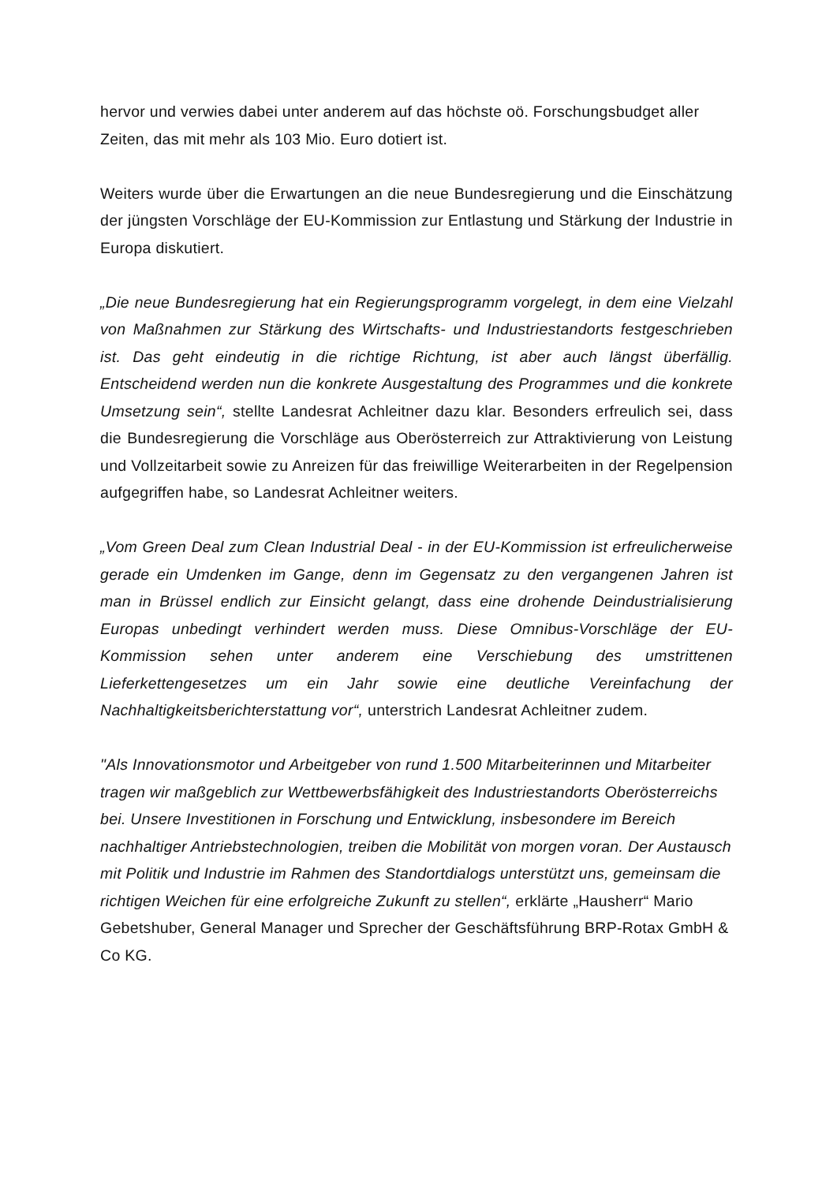hervor und verwies dabei unter anderem auf das höchste oö. Forschungsbudget aller Zeiten, das mit mehr als 103 Mio. Euro dotiert ist.
Weiters wurde über die Erwartungen an die neue Bundesregierung und die Einschätzung der jüngsten Vorschläge der EU-Kommission zur Entlastung und Stärkung der Industrie in Europa diskutiert.
„Die neue Bundesregierung hat ein Regierungsprogramm vorgelegt, in dem eine Vielzahl von Maßnahmen zur Stärkung des Wirtschafts- und Industriestandorts festgeschrieben ist. Das geht eindeutig in die richtige Richtung, ist aber auch längst überfällig. Entscheidend werden nun die konkrete Ausgestaltung des Programmes und die konkrete Umsetzung sein“, stellte Landesrat Achleitner dazu klar. Besonders erfreulich sei, dass die Bundesregierung die Vorschläge aus Oberösterreich zur Attraktivierung von Leistung und Vollzeitarbeit sowie zu Anreizen für das freiwillige Weiterarbeiten in der Regelpension aufgegriffen habe, so Landesrat Achleitner weiters.
„Vom Green Deal zum Clean Industrial Deal - in der EU-Kommission ist erfreulicherweise gerade ein Umdenken im Gange, denn im Gegensatz zu den vergangenen Jahren ist man in Brüssel endlich zur Einsicht gelangt, dass eine drohende Deindustrialisierung Europas unbedingt verhindert werden muss. Diese Omnibus-Vorschläge der EU-Kommission sehen unter anderem eine Verschiebung des umstrittenen Lieferkettengesetzes um ein Jahr sowie eine deutliche Vereinfachung der Nachhaltigkeitsberichterstattung vor“, unterstrich Landesrat Achleitner zudem.
"Als Innovationsmotor und Arbeitgeber von rund 1.500 Mitarbeiterinnen und Mitarbeiter tragen wir maßgeblich zur Wettbewerbsfähigkeit des Industriestandorts Oberösterreichs bei. Unsere Investitionen in Forschung und Entwicklung, insbesondere im Bereich nachhaltiger Antriebstechnologien, treiben die Mobilität von morgen voran. Der Austausch mit Politik und Industrie im Rahmen des Standortdialogs unterstützt uns, gemeinsam die richtigen Weichen für eine erfolgreiche Zukunft zu stellen“, erklärte „Hausherr“ Mario Gebetshuber, General Manager und Sprecher der Geschäftsführung BRP-Rotax GmbH & Co KG.